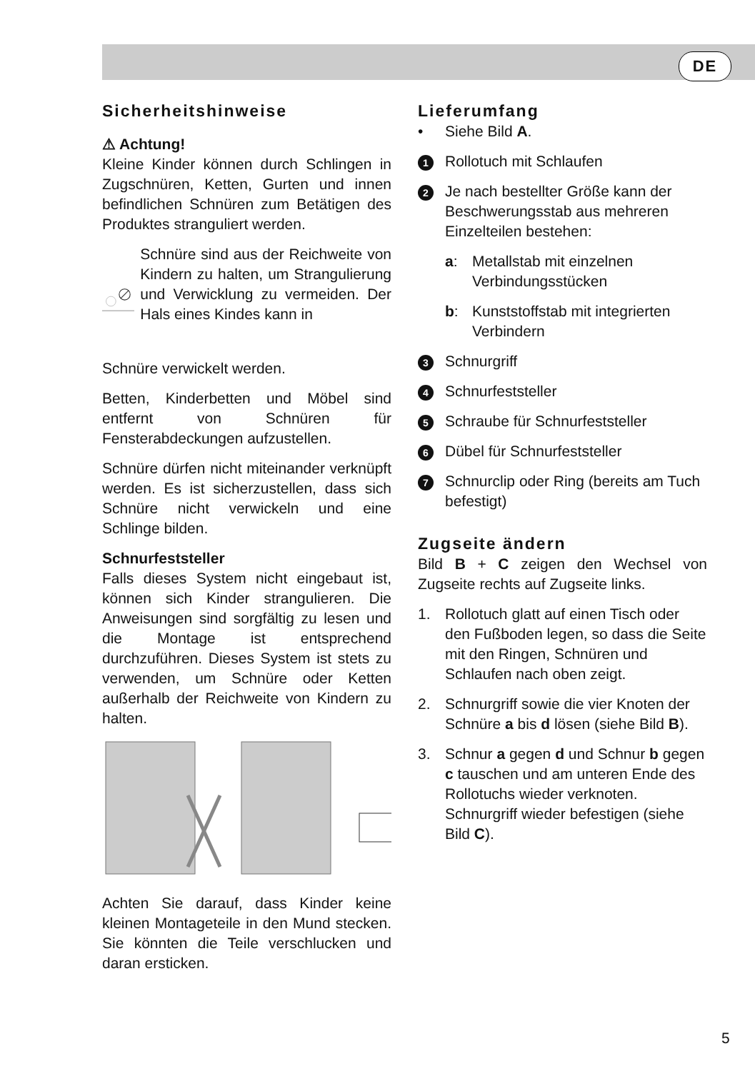DE
Sicherheitshinweise
⚠ Achtung!
Kleine Kinder können durch Schlingen in Zugschnüren, Ketten, Gurten und innen befindlichen Schnüren zum Betätigen des Produktes stranguliert werden.
Schnüre sind aus der Reichweite von Kindern zu halten, um Strangulierung und Verwicklung zu vermeiden. Der Hals eines Kindes kann in
Schnüre verwickelt werden.
Betten, Kinderbetten und Möbel sind entfernt von Schnüren für Fensterabdeckungen aufzustellen.
Schnüre dürfen nicht miteinander verknüpft werden. Es ist sicherzustellen, dass sich Schnüre nicht verwickeln und eine Schlinge bilden.
Schnurfeststeller
Falls dieses System nicht eingebaut ist, können sich Kinder strangulieren. Die Anweisungen sind sorgfältig zu lesen und die Montage ist entsprechend durchzuführen. Dieses System ist stets zu verwenden, um Schnüre oder Ketten außerhalb der Reichweite von Kindern zu halten.
Achten Sie darauf, dass Kinder keine kleinen Montageteile in den Mund stecken. Sie könnten die Teile verschlucken und daran ersticken.
Lieferumfang
• Siehe Bild A.
1 Rollotuch mit Schlaufen
2 Je nach bestellter Größe kann der Beschwerungsstab aus mehreren Einzelteilen bestehen:
a: Metallstab mit einzelnen Verbindungsstücken
b: Kunststoffstab mit integrierten Verbindern
3 Schnurgriff
4 Schnurfeststeller
5 Schraube für Schnurfeststeller
6 Dübel für Schnurfeststeller
7 Schnurclip oder Ring (bereits am Tuch befestigt)
Zugseite ändern
Bild B + C zeigen den Wechsel von Zugseite rechts auf Zugseite links.
1. Rollotuch glatt auf einen Tisch oder den Fußboden legen, so dass die Seite mit den Ringen, Schnüren und Schlaufen nach oben zeigt.
2. Schnurgriff sowie die vier Knoten der Schnüre a bis d lösen (siehe Bild B).
3. Schnur a gegen d und Schnur b gegen c tauschen und am unteren Ende des Rollotuchs wieder verknoten. Schnurgriff wieder befestigen (siehe Bild C).
5